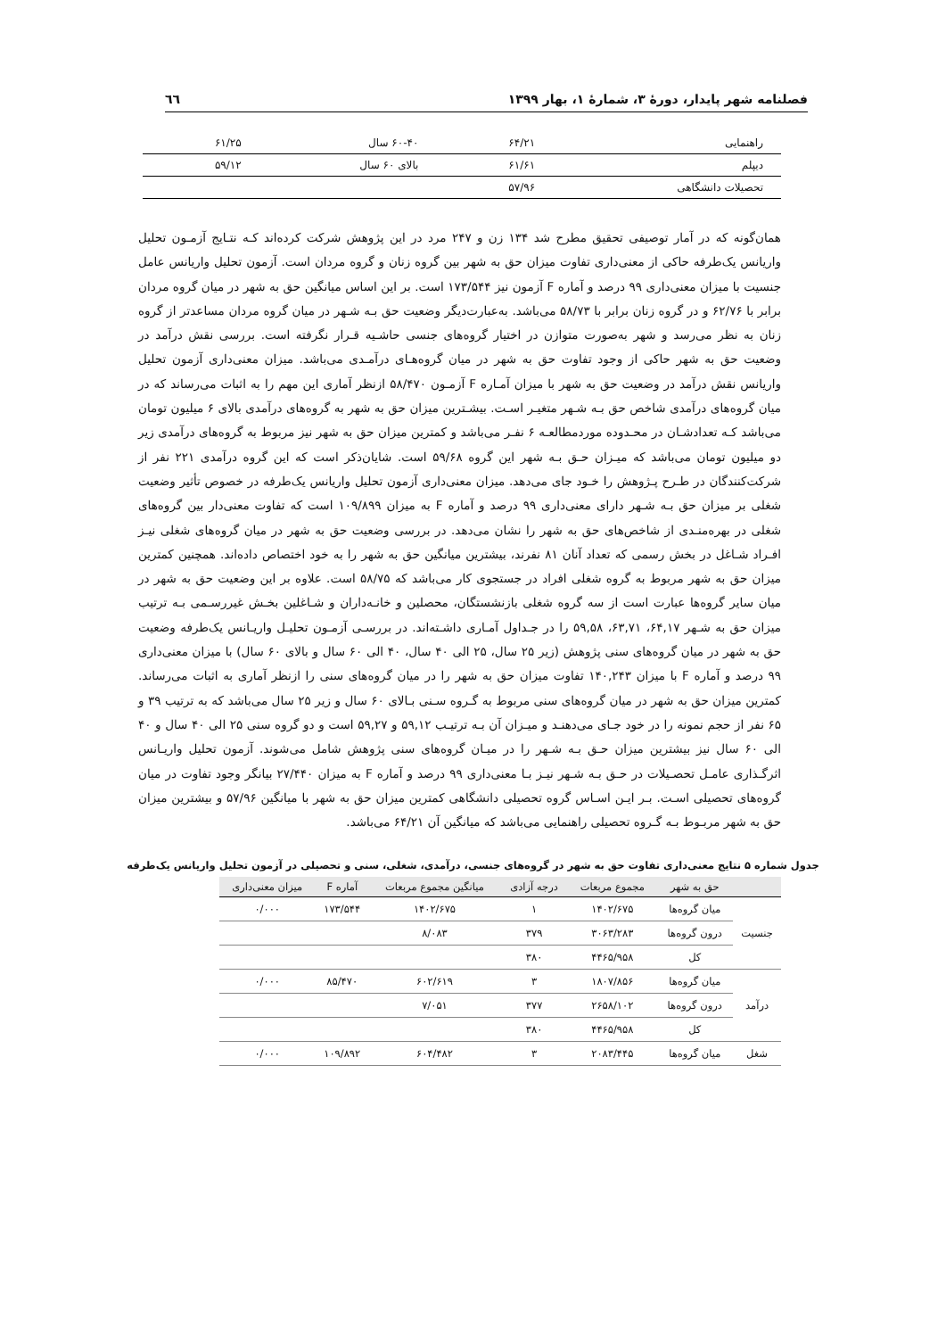فصلنامه شهر پایدار، دورهٔ ۳، شمارهٔ ۱، بهار ۱۳۹۹ ٦٦
| راهنمایی | ۶۴/۲۱ | ۶۰-۴۰ سال | ۶۱/۲۵ |
| دیپلم | ۶۱/۶۱ | بالای ۶۰ سال | ۵۹/۱۲ |
| تحصیلات دانشگاهی | ۵۷/۹۶ | | |
همان‌گونه که در آمار توصیفی تحقیق مطرح شد ۱۳۴ زن و ۲۴۷ مرد در این پژوهش شرکت کرده‌اند کـه نتـایج آزمـون تحلیل واریانس یک‌طرفه حاکی از معنی‌داری تفاوت میزان حق به شهر بین گروه زنان و گروه مردان است. آزمون تحلیل واریانس عامل جنسیت با میزان معنی‌داری ۹۹ درصد و آماره F آزمون نیز ۱۷۳/۵۴۴ است. بر این اساس میانگین حق به شهر در میان گروه مردان برابر با ۶۲/۷۶ و در گروه زنان برابر با ۵۸/۷۳ می‌باشد. به‌عبارت‌دیگر وضعیت حق بـه شـهر در میان گروه مردان مساعدتر از گروه زنان به نظر می‌رسد و شهر به‌صورت متوازن در اختیار گروه‌های جنسی حاشـیه قـرار نگرفته است. بررسی نقش درآمد در وضعیت حق به شهر حاکی از وجود تفاوت حق به شهر در میان گروه‌هـای درآمـدی می‌باشد. میزان معنی‌داری آزمون تحلیل واریانس نقش درآمد در وضعیت حق به شهر با میزان آمـاره F آزمـون ۵۸/۴۷۰ ازنظر آماری این مهم را به اثبات می‌رساند که در میان گروه‌های درآمدی شاخص حق بـه شـهر متغیـر اسـت. بیشـترین میزان حق به شهر به گروه‌های درآمدی بالای ۶ میلیون تومان می‌باشد کـه تعدادشـان در محـدوده موردمطالعـه ۶ نفـر می‌باشد و کمترین میزان حق به شهر نیز مربوط به گروه‌های درآمدی زیر دو میلیون تومان می‌باشد که میـزان حـق بـه شهر این گروه ۵۹/۶۸ است. شایان‌ذکر است که این گروه درآمدی ۲۲۱ نفر از شرکت‌کنندگان در طـرح پـژوهش را خـود جای می‌دهد. میزان معنی‌داری آزمون تحلیل واریانس یک‌طرفه در خصوص تأثیر وضعیت شغلی بر میزان حق بـه شـهر دارای معنی‌داری ۹۹ درصد و آماره F به میزان ۱۰۹/۸۹۹ است که تفاوت معنی‌دار بین گروه‌های شغلی در بهره‌منـدی از شاخص‌های حق به شهر را نشان می‌دهد. در بررسی وضعیت حق به شهر در میان گروه‌های شغلی نیـز افـراد شـاغل در بخش رسمی که تعداد آنان ۸۱ نفرند، بیشترین میانگین حق به شهر را به خود اختصاص داده‌اند. همچنین کمترین میزان حق به شهر مربوط به گروه شغلی افراد در جستجوی کار می‌باشد که ۵۸/۷۵ است. علاوه بر این وضعیت حق به شهر در میان سایر گروه‌ها عبارت است از سه گروه شغلی بازنشستگان، محصلین و خانـه‌داران و شـاغلین بخـش غیررسـمی بـه ترتیب میزان حق به شـهر ۶۴,۱۷، ۶۳,۷۱، ۵۹,۵۸ را در جـداول آمـاری داشـته‌اند. در بررسـی آزمـون تحلیـل واریـانس یک‌طرفه وضعیت حق به شهر در میان گروه‌های سنی پژوهش (زیر ۲۵ سال، ۲۵ الی ۴۰ سال، ۴۰ الی ۶۰ سال و بالای ۶۰ سال) با میزان معنی‌داری ۹۹ درصد و آماره F با میزان ۱۴۰,۲۴۳ تفاوت میزان حق به شهر را در میان گروه‌های سنی را ازنظر آماری به اثبات می‌رساند. کمترین میزان حق به شهر در میان گروه‌های سنی مربوط به گـروه سـنی بـالای ۶۰ سال و زیر ۲۵ سال می‌باشد که به ترتیب ۳۹ و ۶۵ نفر از حجم نمونه را در خود جـای می‌دهنـد و میـزان آن بـه ترتیـب ۵۹,۱۲ و ۵۹,۲۷ است و دو گروه سنی ۲۵ الی ۴۰ سال و ۴۰ الی ۶۰ سال نیز بیشترین میزان حـق بـه شـهر را در میـان گروه‌های سنی پژوهش شامل می‌شوند. آزمون تحلیل واریـانس اثرگـذاری عامـل تحصـیلات در حـق بـه شـهر نیـز بـا معنی‌داری ۹۹ درصد و آماره F به میزان ۲۷/۴۴۰ بیانگر وجود تفاوت در میان گروه‌های تحصیلی اسـت. بـر ایـن اسـاس گروه تحصیلی دانشگاهی کمترین میزان حق به شهر با میانگین ۵۷/۹۶ و بیشترین میزان حق به شهر مربـوط بـه گـروه تحصیلی راهنمایی می‌باشد که میانگین آن ۶۴/۲۱ می‌باشد.
جدول شماره ۵ نتایج معنی‌داری تفاوت حق به شهر در گروه‌های جنسی، درآمدی، شغلی، سنی و تحصیلی در آزمون تحلیل واریانس یک‌طرفه
| | حق به شهر | مجموع مربعات | درجه آزادی | میانگین مجموع مربعات | آماره F | میزان معنی‌داری |
| --- | --- | --- | --- | --- | --- | --- |
| جنسیت | میان گروه‌ها | ۱۴۰۲/۶۷۵ | ۱ | ۱۴۰۲/۶۷۵ | ۱۷۳/۵۴۴ | ۰/۰۰۰ |
| | درون گروه‌ها | ۳۰۶۳/۲۸۳ | ۳۷۹ | ۸/۰۸۳ | | |
| | کل | ۴۴۶۵/۹۵۸ | ۳۸۰ | | | |
| درآمد | میان گروه‌ها | ۱۸۰۷/۸۵۶ | ۳ | ۶۰۲/۶۱۹ | ۸۵/۴۷۰ | ۰/۰۰۰ |
| | درون گروه‌ها | ۲۶۵۸/۱۰۲ | ۳۷۷ | ۷/۰۵۱ | | |
| | کل | ۴۴۶۵/۹۵۸ | ۳۸۰ | | | |
| شغل | میان گروه‌ها | ۲۰۸۳/۴۴۵ | ۳ | ۶۰۴/۴۸۲ | ۱۰۹/۸۹۲ | ۰/۰۰۰ |